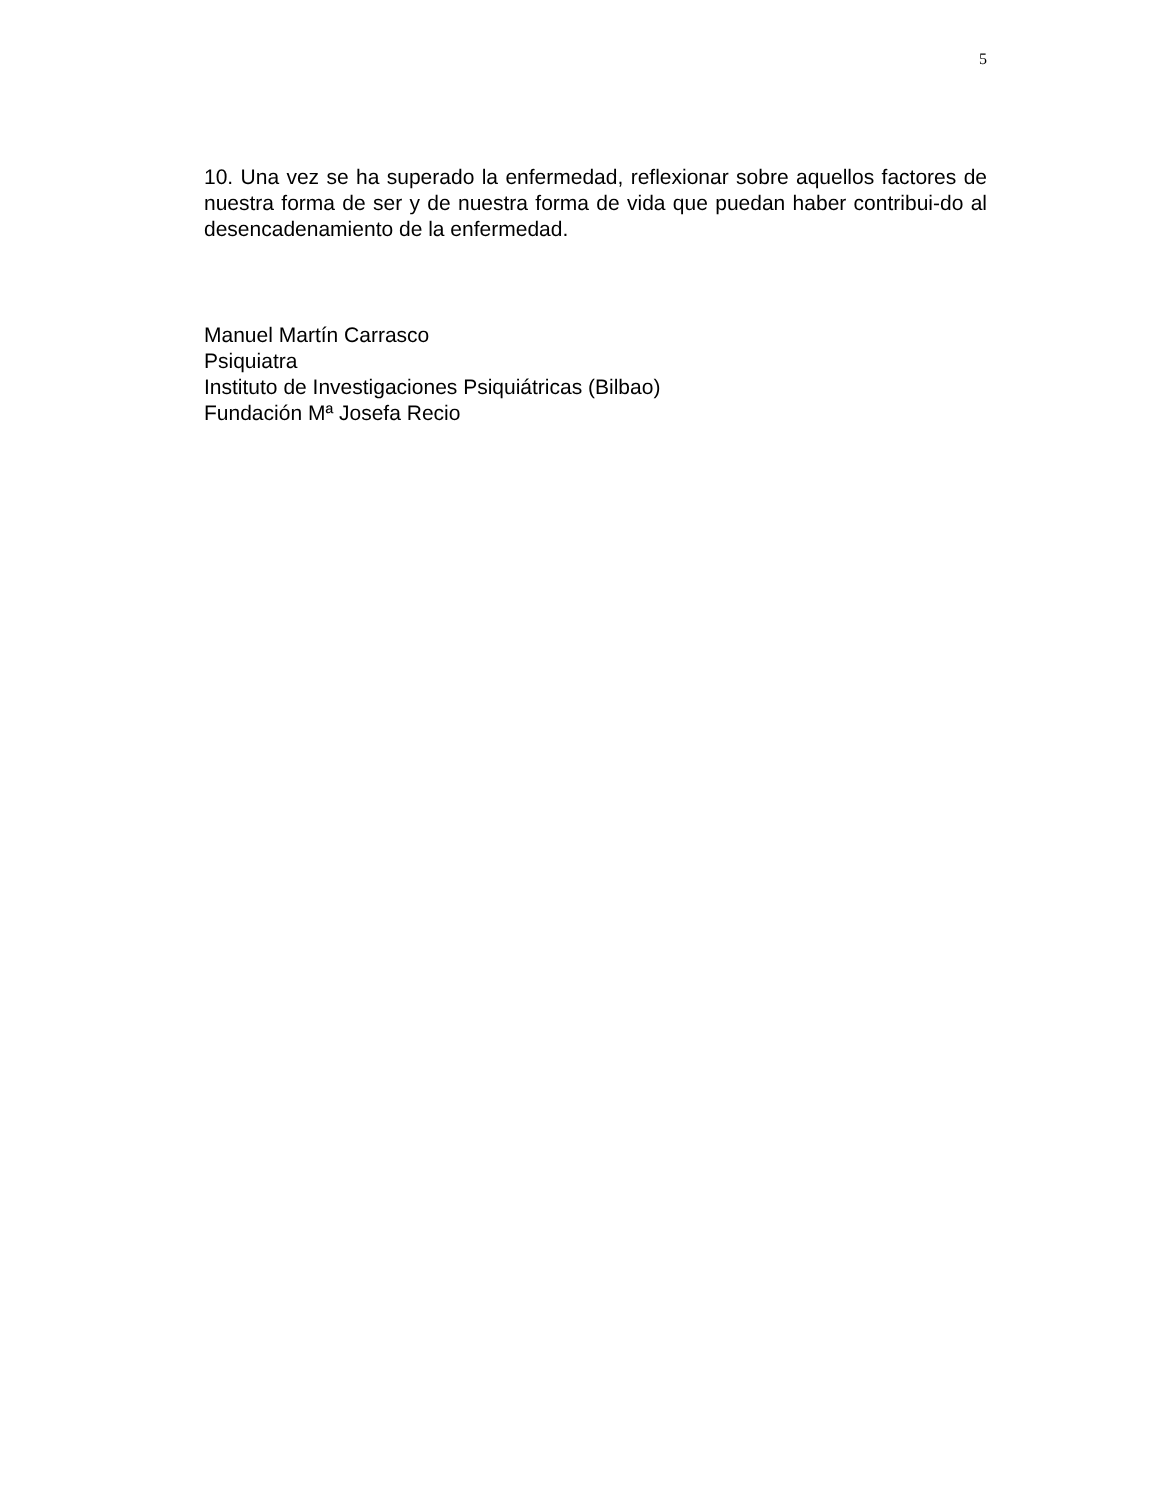5
10. Una vez se ha superado la enfermedad, reflexionar sobre aquellos factores de nuestra forma de ser y de nuestra forma de vida que puedan haber contribui-do al desencadenamiento de la enfermedad.
Manuel Martín Carrasco
Psiquiatra
Instituto de Investigaciones Psiquiátricas (Bilbao)
Fundación Mª Josefa Recio